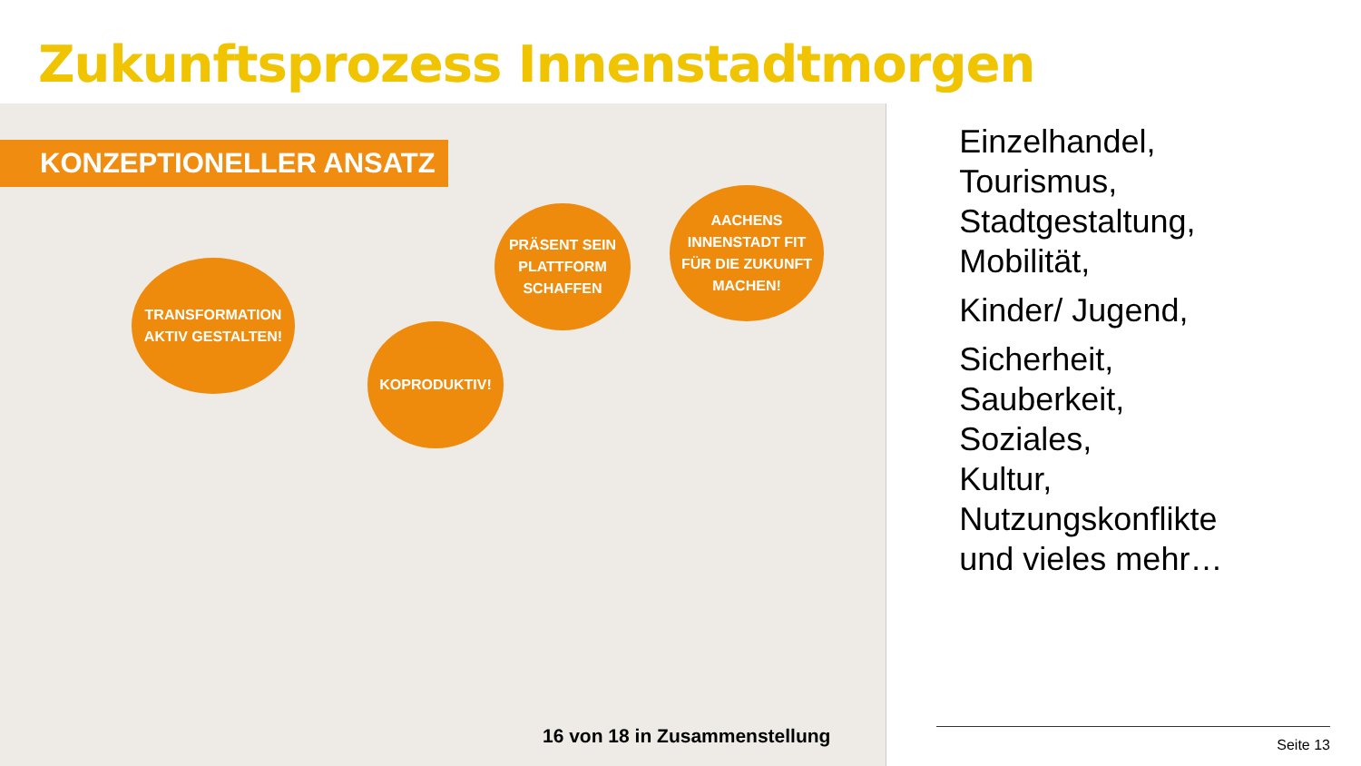Zukunftsprozess Innenstadtmorgen
KONZEPTIONELLER ANSATZ
TRANSFORMATION
AKTIV GESTALTEN!
KOPRODUKTIV!
PRÄSENT SEIN
PLATTFORM
SCHAFFEN
AACHENS
INNENSTADT FIT
FÜR DIE ZUKUNFT
MACHEN!
16 von 18 in Zusammenstellung
Einzelhandel,
Tourismus,
Stadtgestaltung,
Mobilität,
Kinder/ Jugend,
Sicherheit,
Sauberkeit,
Soziales,
Kultur,
Nutzungskonflikte
und vieles mehr…
Seite 13